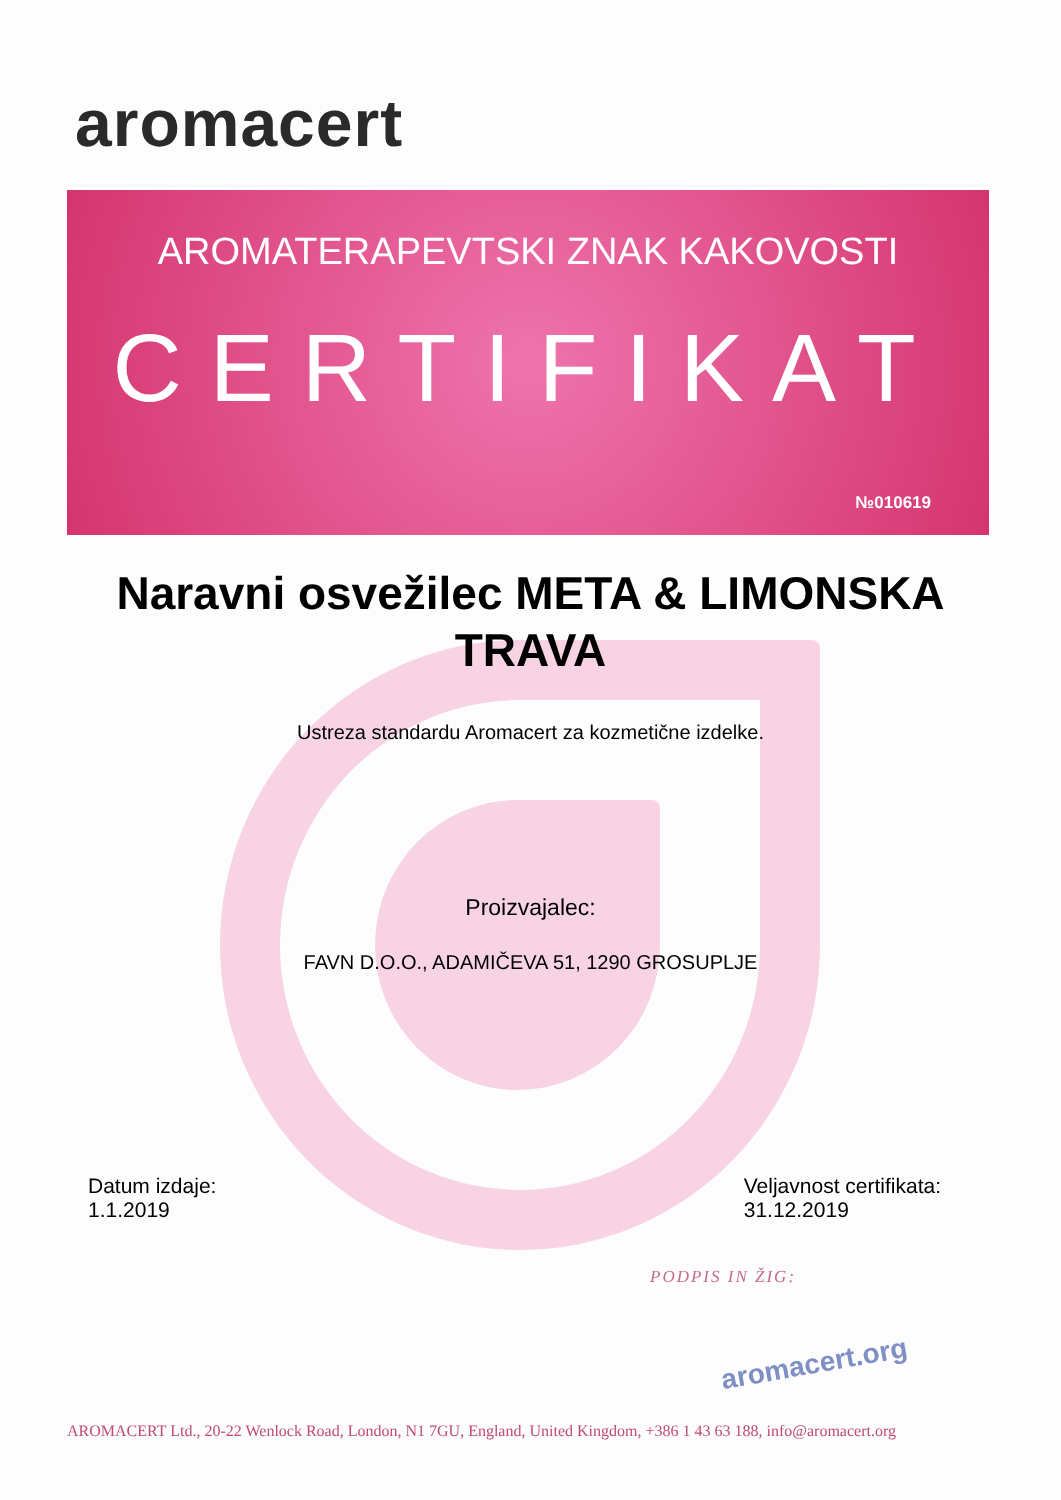aromacert
AROMATERAPEVTSKI ZNAK KAKOVOSTI
CERTIFIKAT
№010619
Naravni osvežilec META & LIMONSKA TRAVA
Ustreza standardu Aromacert za kozmetične izdelke.
Proizvajalec:
FAVN D.O.O., ADAMIČEVA 51, 1290 GROSUPLJE
Datum izdaje:
1.1.2019
Veljavnost certifikata:
31.12.2019
PODPIS IN ŽIG:
aromacert.org
AROMACERT Ltd., 20-22 Wenlock Road, London, N1 7GU, England, United Kingdom, +386 1 43 63 188, info@aromacert.org